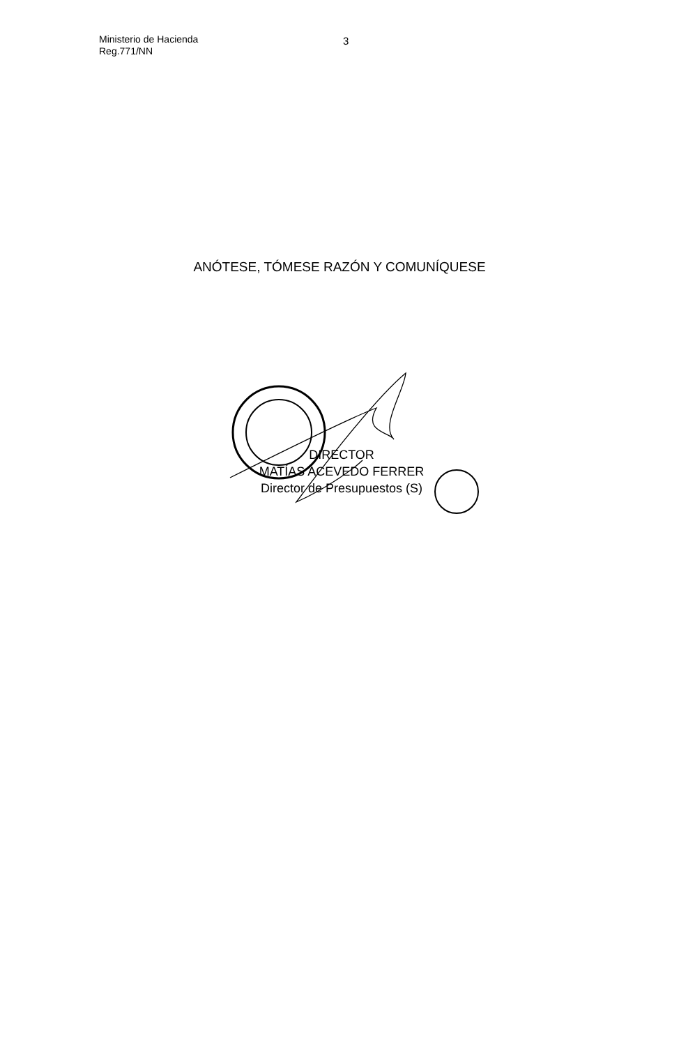Ministerio de Hacienda
Reg.771/NN
3
ANÓTESE, TÓMESE RAZÓN Y COMUNÍQUESE
DIRECTOR
MATÍAS ACEVEDO FERRER
Director de Presupuestos (S)